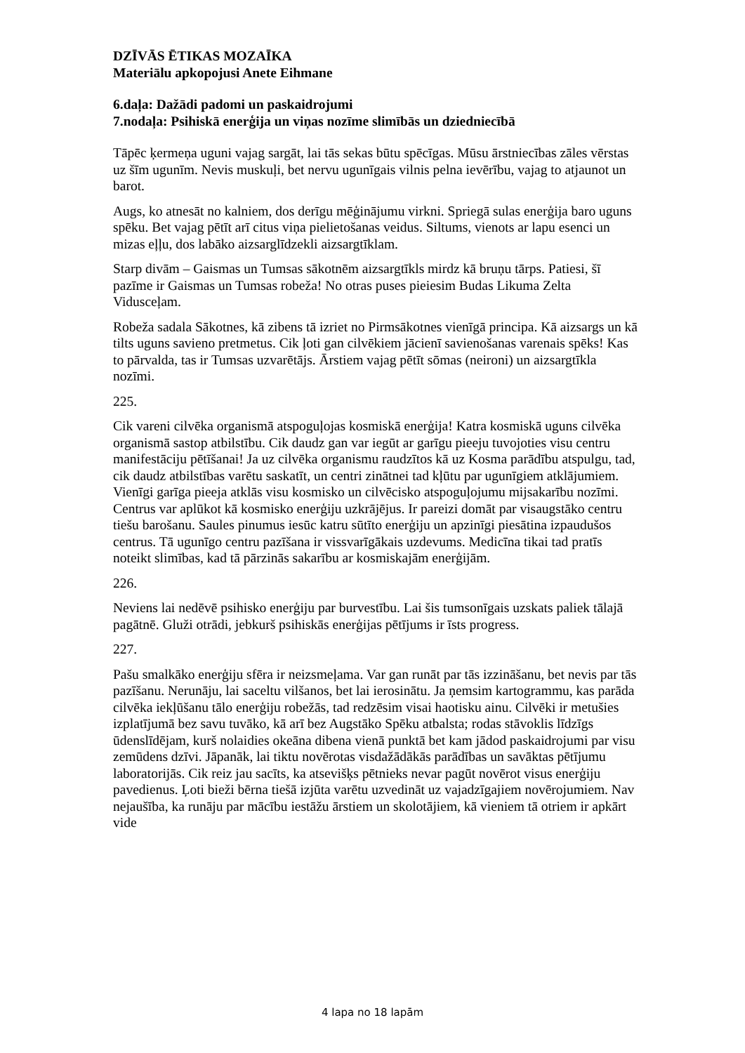DZĪVĀS ĒTIKAS MOZAĪKA
Materiālu apkopojusi Anete Eihmane
6.daļa: Dažādi padomi un paskaidrojumi
7.nodaļa: Psihiskā enerģija un viņas nozīme slimībās un dziedniecībā
Tāpēc ķermeņa uguni vajag sargāt, lai tās sekas būtu spēcīgas. Mūsu ārstniecības zāles vērstas uz šīm ugunīm. Nevis muskuļi, bet nervu ugunīgais vilnis pelna ievērību, vajag to atjaunot un barot.
Augs, ko atnesāt no kalniem, dos derīgu mēģinājumu virkni. Spriegā sulas enerģija baro uguns spēku. Bet vajag pētīt arī citus viņa pielietošanas veidus. Siltums, vienots ar lapu esenci un mizas eļļu, dos labāko aizsarglīdzekli aizsargtīklam.
Starp divām – Gaismas un Tumsas sākotnēm aizsargtīkls mirdz kā bruņu tārps. Patiesi, šī pazīme ir Gaismas un Tumsas robeža! No otras puses pieiesim Budas Likuma Zelta Vidusceļam.
Robeža sadala Sākotnes, kā zibens tā izriet no Pirmsākotnes vienīgā principa. Kā aizsargs un kā tilts uguns savieno pretmetus. Cik ļoti gan cilvēkiem jācienī savienošanas varenais spēks! Kas to pārvalda, tas ir Tumsas uzvarētājs. Ārstiem vajag pētīt sōmas (neironi) un aizsargtīkla nozīmi.
225.
Cik vareni cilvēka organismā atspoguļojas kosmiskā enerģija! Katra kosmiskā uguns cilvēka organismā sastop atbilstību. Cik daudz gan var iegūt ar garīgu pieeju tuvojoties visu centru manifestāciju pētīšanai! Ja uz cilvēka organismu raudzītos kā uz Kosma parādību atspulgu, tad, cik daudz atbilstības varētu saskatīt, un centri zinātnei tad kļūtu par ugunīgiem atklājumiem. Vienīgi garīga pieeja atklās visu kosmisko un cilvēcisko atspoguļojumu mijsakarību nozīmi. Centrus var aplūkot kā kosmisko enerģiju uzkrājējus. Ir pareizi domāt par visaugstāko centru tiešu barošanu. Saules pinumus iesūc katru sūtīto enerģiju un apzinīgi piesātina izpaudušos centrus. Tā ugunīgo centru pazīšana ir vissvarīgākais uzdevums. Medicīna tikai tad pratīs noteikt slimības, kad tā pārzinās sakarību ar kosmiskajām enerģijām.
226.
Neviens lai nedēvē psihisko enerģiju par burvestību. Lai šis tumsonīgais uzskats paliek tālajā pagātnē. Gluži otrādi, jebkurš psihiskās enerģijas pētījums ir īsts progress.
227.
Pašu smalkāko enerģiju sfēra ir neizsmeļama. Var gan runāt par tās izzināšanu, bet nevis par tās pazīšanu. Nerunāju, lai saceltu vilšanos, bet lai ierosinātu. Ja ņemsim kartogrammu, kas parāda cilvēka iekļūšanu tālo enerģiju robežās, tad redzēsim visai haotisku ainu. Cilvēki ir metušies izplatījumā bez savu tuvāko, kā arī bez Augstāko Spēku atbalsta; rodas stāvoklis līdzīgs ūdenslīdējam, kurš nolaidies okeāna dibena vienā punktā bet kam jādod paskaidrojumi par visu zemūdens dzīvi. Jāpanāk, lai tiktu novērotas visdažādākās parādības un savāktas pētījumu laboratorijās. Cik reiz jau sacīts, ka atsevišķs pētnieks nevar pagūt novērot visus enerģiju pavedienus. Ļoti bieži bērna tiešā izjūta varētu uzvedināt uz vajadzīgajiem novērojumiem. Nav nejaušība, ka runāju par mācību iestāžu ārstiem un skolotājiem, kā vieniem tā otriem ir apkārt vide
4 lapa no 18 lapām